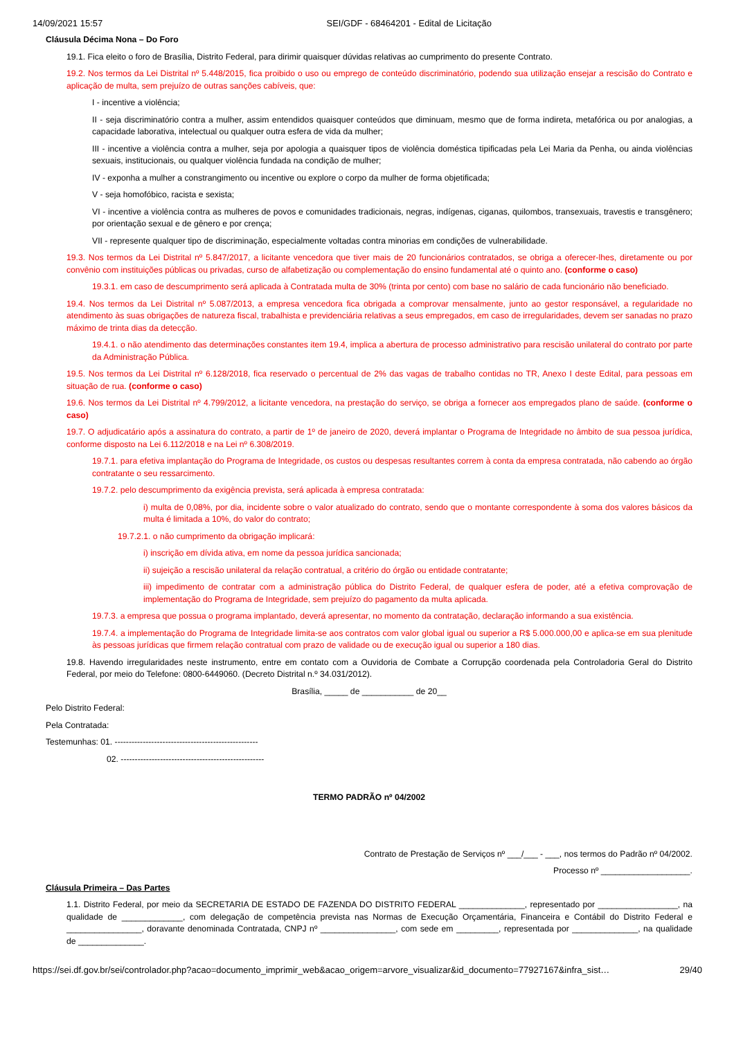14/09/2021 15:57 SEI/GDF - 68464201 - Edital de Licitação
Cláusula Décima Nona – Do Foro
19.1. Fica eleito o foro de Brasília, Distrito Federal, para dirimir quaisquer dúvidas relativas ao cumprimento do presente Contrato.
19.2. Nos termos da Lei Distrital nº 5.448/2015, fica proibido o uso ou emprego de conteúdo discriminatório, podendo sua utilização ensejar a rescisão do Contrato e aplicação de multa, sem prejuízo de outras sanções cabíveis, que:
I - incentive a violência;
II - seja discriminatório contra a mulher, assim entendidos quaisquer conteúdos que diminuam, mesmo que de forma indireta, metafórica ou por analogias, a capacidade laborativa, intelectual ou qualquer outra esfera de vida da mulher;
III - incentive a violência contra a mulher, seja por apologia a quaisquer tipos de violência doméstica tipificadas pela Lei Maria da Penha, ou ainda violências sexuais, institucionais, ou qualquer violência fundada na condição de mulher;
IV - exponha a mulher a constrangimento ou incentive ou explore o corpo da mulher de forma objetificada;
V - seja homofóbico, racista e sexista;
VI - incentive a violência contra as mulheres de povos e comunidades tradicionais, negras, indígenas, ciganas, quilombos, transexuais, travestis e transgênero; por orientação sexual e de gênero e por crença;
VII - represente qualquer tipo de discriminação, especialmente voltadas contra minorias em condições de vulnerabilidade.
19.3. Nos termos da Lei Distrital nº 5.847/2017, a licitante vencedora que tiver mais de 20 funcionários contratados, se obriga a oferecer-lhes, diretamente ou por convênio com instituições públicas ou privadas, curso de alfabetização ou complementação do ensino fundamental até o quinto ano. (conforme o caso)
19.3.1. em caso de descumprimento será aplicada à Contratada multa de 30% (trinta por cento) com base no salário de cada funcionário não beneficiado.
19.4. Nos termos da Lei Distrital nº 5.087/2013, a empresa vencedora fica obrigada a comprovar mensalmente, junto ao gestor responsável, a regularidade no atendimento às suas obrigações de natureza fiscal, trabalhista e previdenciária relativas a seus empregados, em caso de irregularidades, devem ser sanadas no prazo máximo de trinta dias da detecção.
19.4.1. o não atendimento das determinações constantes item 19.4, implica a abertura de processo administrativo para rescisão unilateral do contrato por parte da Administração Pública.
19.5. Nos termos da Lei Distrital nº 6.128/2018, fica reservado o percentual de 2% das vagas de trabalho contidas no TR, Anexo I deste Edital, para pessoas em situação de rua. (conforme o caso)
19.6. Nos termos da Lei Distrital nº 4.799/2012, a licitante vencedora, na prestação do serviço, se obriga a fornecer aos empregados plano de saúde. (conforme o caso)
19.7. O adjudicatário após a assinatura do contrato, a partir de 1º de janeiro de 2020, deverá implantar o Programa de Integridade no âmbito de sua pessoa jurídica, conforme disposto na Lei 6.112/2018 e na Lei nº 6.308/2019.
19.7.1. para efetiva implantação do Programa de Integridade, os custos ou despesas resultantes correm à conta da empresa contratada, não cabendo ao órgão contratante o seu ressarcimento.
19.7.2. pelo descumprimento da exigência prevista, será aplicada à empresa contratada:
i) multa de 0,08%, por dia, incidente sobre o valor atualizado do contrato, sendo que o montante correspondente à soma dos valores básicos da multa é limitada a 10%, do valor do contrato;
19.7.2.1. o não cumprimento da obrigação implicará:
i) inscrição em dívida ativa, em nome da pessoa jurídica sancionada;
ii) sujeição a rescisão unilateral da relação contratual, a critério do órgão ou entidade contratante;
iii) impedimento de contratar com a administração pública do Distrito Federal, de qualquer esfera de poder, até a efetiva comprovação de implementação do Programa de Integridade, sem prejuízo do pagamento da multa aplicada.
19.7.3. a empresa que possua o programa implantado, deverá apresentar, no momento da contratação, declaração informando a sua existência.
19.7.4. a implementação do Programa de Integridade limita-se aos contratos com valor global igual ou superior a R$ 5.000.000,00 e aplica-se em sua plenitude às pessoas jurídicas que firmem relação contratual com prazo de validade ou de execução igual ou superior a 180 dias.
19.8. Havendo irregularidades neste instrumento, entre em contato com a Ouvidoria de Combate a Corrupção coordenada pela Controladoria Geral do Distrito Federal, por meio do Telefone: 0800-6449060. (Decreto Distrital n.º 34.031/2012).
Brasília, _____ de ___________ de 20__
Pelo Distrito Federal:
Pela Contratada:
Testemunhas: 01. ---------------------------------------------------
02. ---------------------------------------------------
TERMO PADRÃO nº 04/2002
Contrato de Prestação de Serviços nº ___/___ - ___, nos termos do Padrão nº 04/2002.
Processo nº ___________________.
Cláusula Primeira – Das Partes
1.1. Distrito Federal, por meio da SECRETARIA DE ESTADO DE FAZENDA DO DISTRITO FEDERAL ______________, representado por _________________, na qualidade de _____________, com delegação de competência prevista nas Normas de Execução Orçamentária, Financeira e Contábil do Distrito Federal e ________________, doravante denominada Contratada, CNPJ nº ________________, com sede em _________, representada por ______________, na qualidade de ______________.
https://sei.df.gov.br/sei/controlador.php?acao=documento_imprimir_web&acao_origem=arvore_visualizar&id_documento=77927167&infra_sist… 29/40